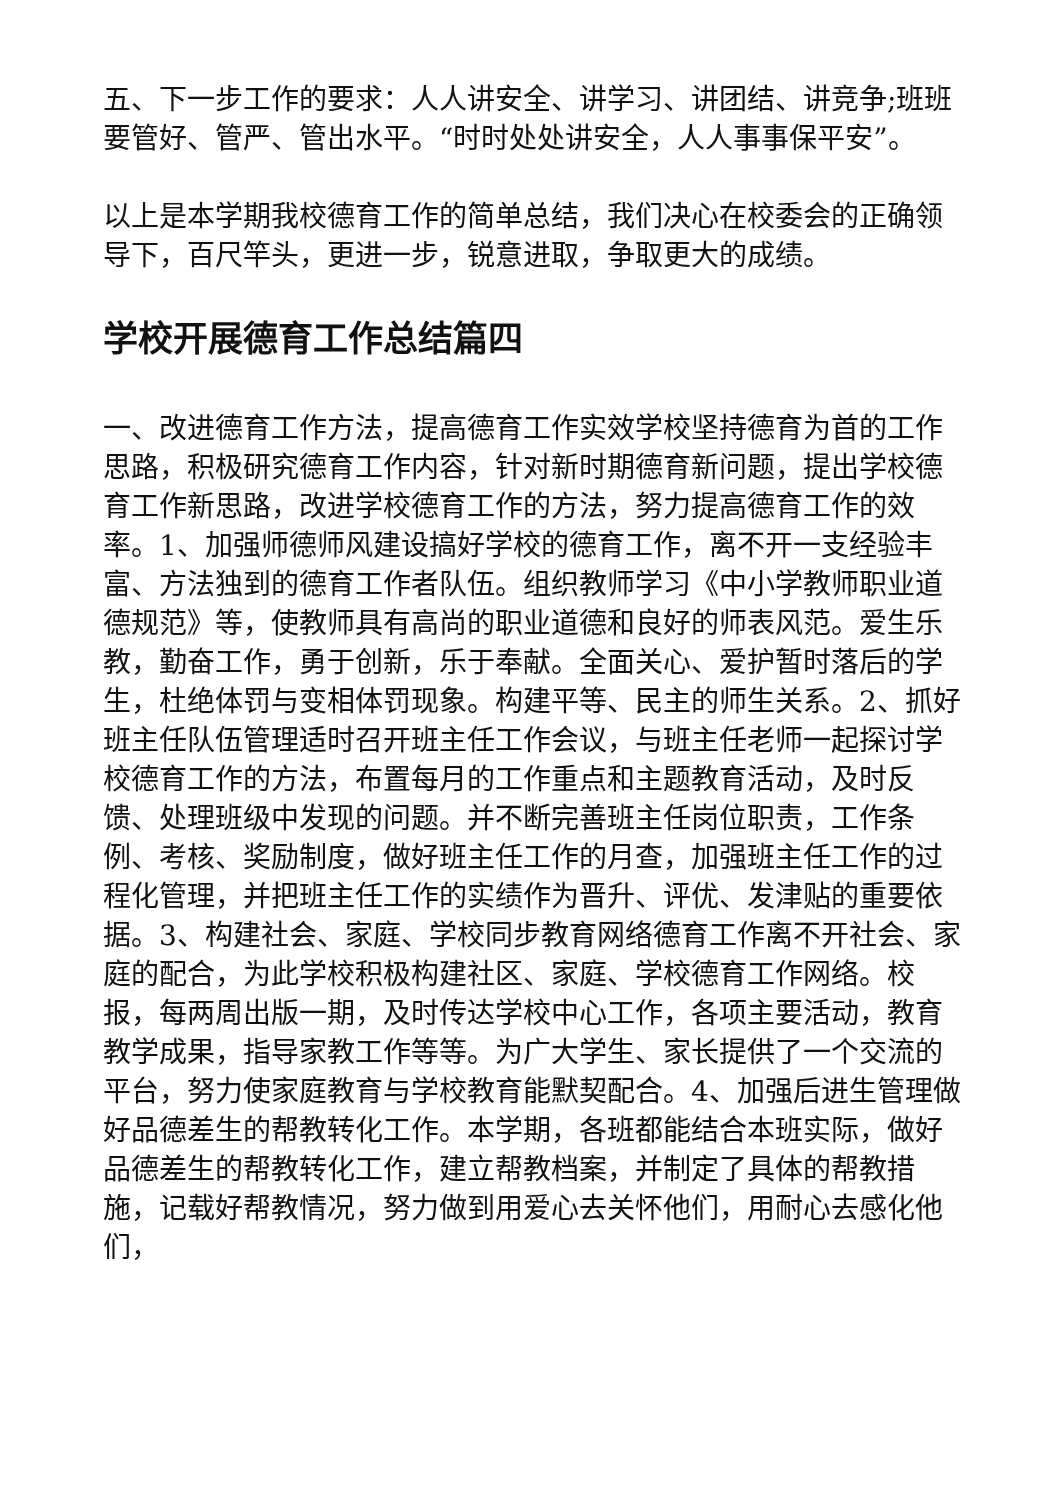五、下一步工作的要求：人人讲安全、讲学习、讲团结、讲竞争;班班要管好、管严、管出水平。“时时处处讲安全，人人事事保平安”。
以上是本学期我校德育工作的简单总结，我们决心在校委会的正确领导下，百尺竿头，更进一步，锐意进取，争取更大的成绩。
学校开展德育工作总结篇四
一、改进德育工作方法，提高德育工作实效学校坚持德育为首的工作思路，积极研究德育工作内容，针对新时期德育新问题，提出学校德育工作新思路，改进学校德育工作的方法，努力提高德育工作的效率。1、加强师德师风建设搞好学校的德育工作，离不开一支经验丰富、方法独到的德育工作者队伍。组织教师学习《中小学教师职业道德规范》等，使教师具有高尚的职业道德和良好的师表风范。爱生乐教，勤奋工作，勇于创新，乐于奉献。全面关心、爱护暂时落后的学生，杜绝体罚与变相体罚现象。构建平等、民主的师生关系。2、抓好班主任队伍管理适时召开班主任工作会议，与班主任老师一起探讨学校德育工作的方法，布置每月的工作重点和主题教育活动，及时反馈、处理班级中发现的问题。并不断完善班主任岗位职责，工作条例、考核、奖励制度，做好班主任工作的月查，加强班主任工作的过程化管理，并把班主任工作的实绩作为晋升、评优、发津贴的重要依据。3、构建社会、家庭、学校同步教育网络德育工作离不开社会、家庭的配合，为此学校积极构建社区、家庭、学校德育工作网络。校报，每两周出版一期，及时传达学校中心工作，各项主要活动，教育教学成果，指导家教工作等等。为广大学生、家长提供了一个交流的平台，努力使家庭教育与学校教育能默契配合。4、加强后进生管理做好品德差生的帮教转化工作。本学期，各班都能结合本班实际，做好品德差生的帮教转化工作，建立帮教档案，并制定了具体的帮教措施，记载好帮教情况，努力做到用爱心去关怀他们，用耐心去感化他们，